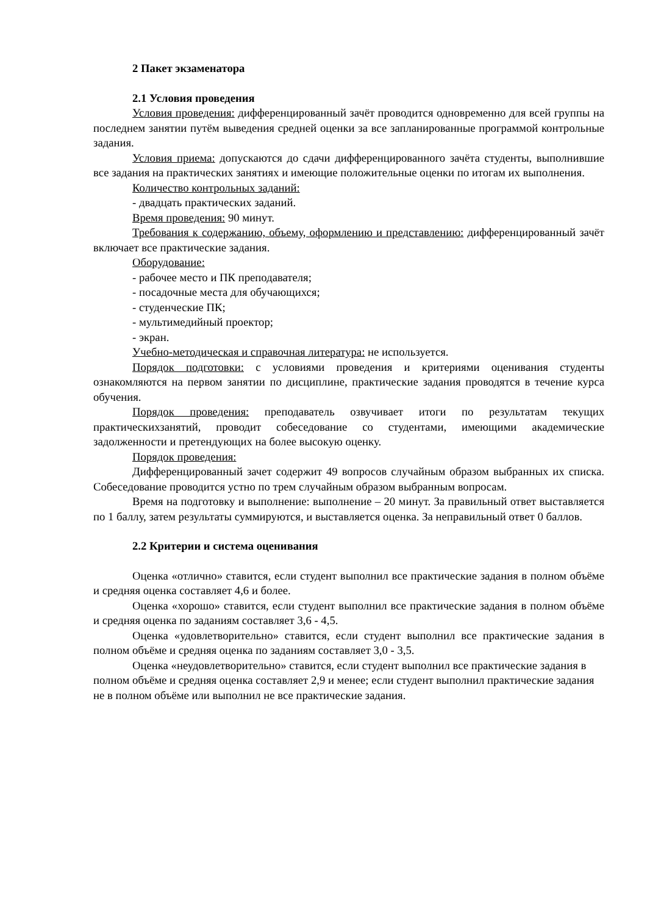2 Пакет экзаменатора
2.1 Условия проведения
Условия проведения: дифференцированный зачёт проводится одновременно для всей группы на последнем занятии путём выведения средней оценки за все запланированные программой контрольные задания.
Условия приема: допускаются до сдачи дифференцированного зачёта студенты, выполнившие все задания на практических занятиях и имеющие положительные оценки по итогам их выполнения.
Количество контрольных заданий:
- двадцать практических заданий.
Время проведения: 90 минут.
Требования к содержанию, объему, оформлению и представлению: дифференцированный зачёт включает все практические задания.
Оборудование:
- рабочее место и ПК преподавателя;
- посадочные места для обучающихся;
- студенческие ПК;
- мультимедийный проектор;
- экран.
Учебно-методическая и справочная литература: не используется.
Порядок подготовки: с условиями проведения и критериями оценивания студенты ознакомляются на первом занятии по дисциплине, практические задания проводятся в течение курса обучения.
Порядок проведения: преподаватель озвучивает итоги по результатам текущих практическихзанятий, проводит собеседование со студентами, имеющими академические задолженности и претендующих на более высокую оценку.
Порядок проведения:
Дифференцированный зачет содержит 49 вопросов случайным образом выбранных их списка. Собеседование проводится устно по трем случайным образом выбранным вопросам.
Время на подготовку и выполнение: выполнение – 20 минут. За правильный ответ выставляется по 1 баллу, затем результаты суммируются, и выставляется оценка. За неправильный ответ 0 баллов.
2.2 Критерии и система оценивания
Оценка «отлично» ставится, если студент выполнил все практические задания в полном объёме и средняя оценка составляет 4,6 и более.
Оценка «хорошо» ставится, если студент выполнил все практические задания в полном объёме и средняя оценка по заданиям составляет 3,6 - 4,5.
Оценка «удовлетворительно» ставится, если студент выполнил все практические задания в полном объёме и средняя оценка по заданиям составляет 3,0 - 3,5.
Оценка «неудовлетворительно» ставится, если студент выполнил все практические задания в полном объёме и средняя оценка составляет 2,9 и менее; если студент выполнил практические задания не в полном объёме или выполнил не все практические задания.